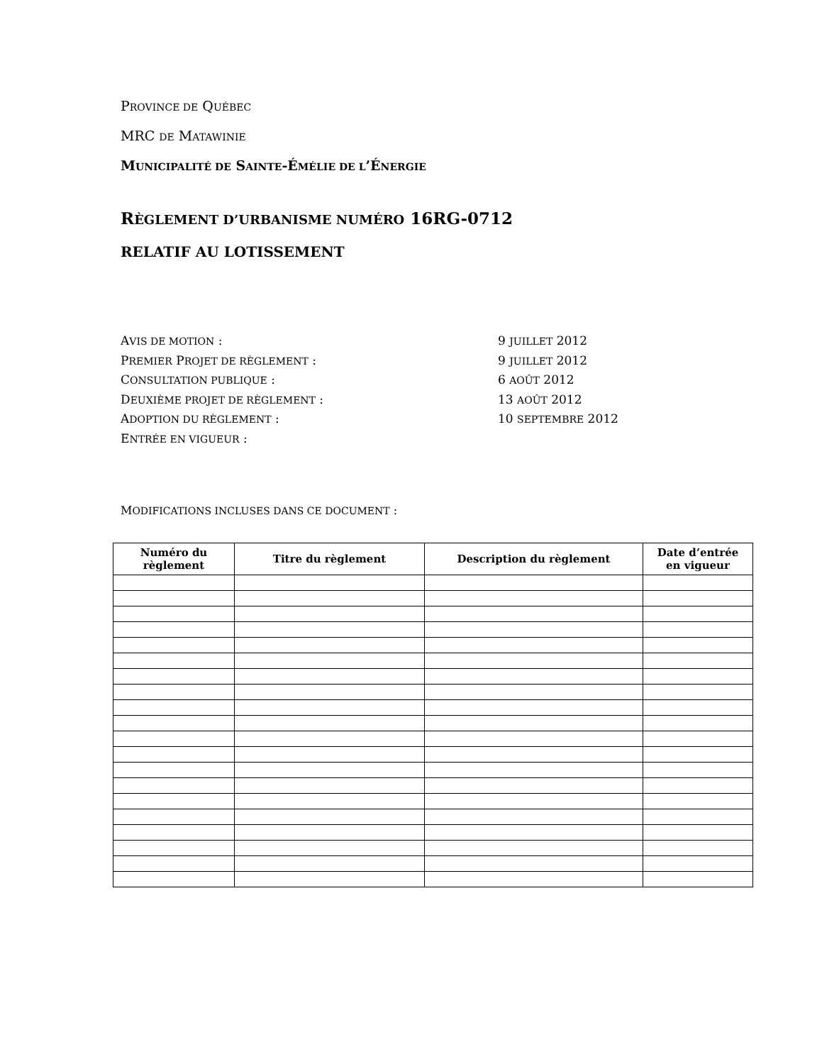PROVINCE DE QUÉBEC
MRC DE MATAWINIE
MUNICIPALITÉ DE SAINTE-ÉMÉLIE DE L’ÉNERGIE
RÈGLEMENT D’URBANISME NUMÉRO 16RG-0712
RELATIF AU LOTISSEMENT
AVIS DE MOTION : 9 JUILLET 2012
PREMIER PROJET DE RÈGLEMENT : 9 JUILLET 2012
CONSULTATION PUBLIQUE : 6 AOÛT 2012
DEUXIÈME PROJET DE RÈGLEMENT : 13 AOÛT 2012
ADOPTION DU RÈGLEMENT : 10 SEPTEMBRE 2012
ENTRÉE EN VIGUEUR :
MODIFICATIONS INCLUSES DANS CE DOCUMENT :
| Numéro du règlement | Titre du règlement | Description du règlement | Date d’entrée en vigueur |
| --- | --- | --- | --- |